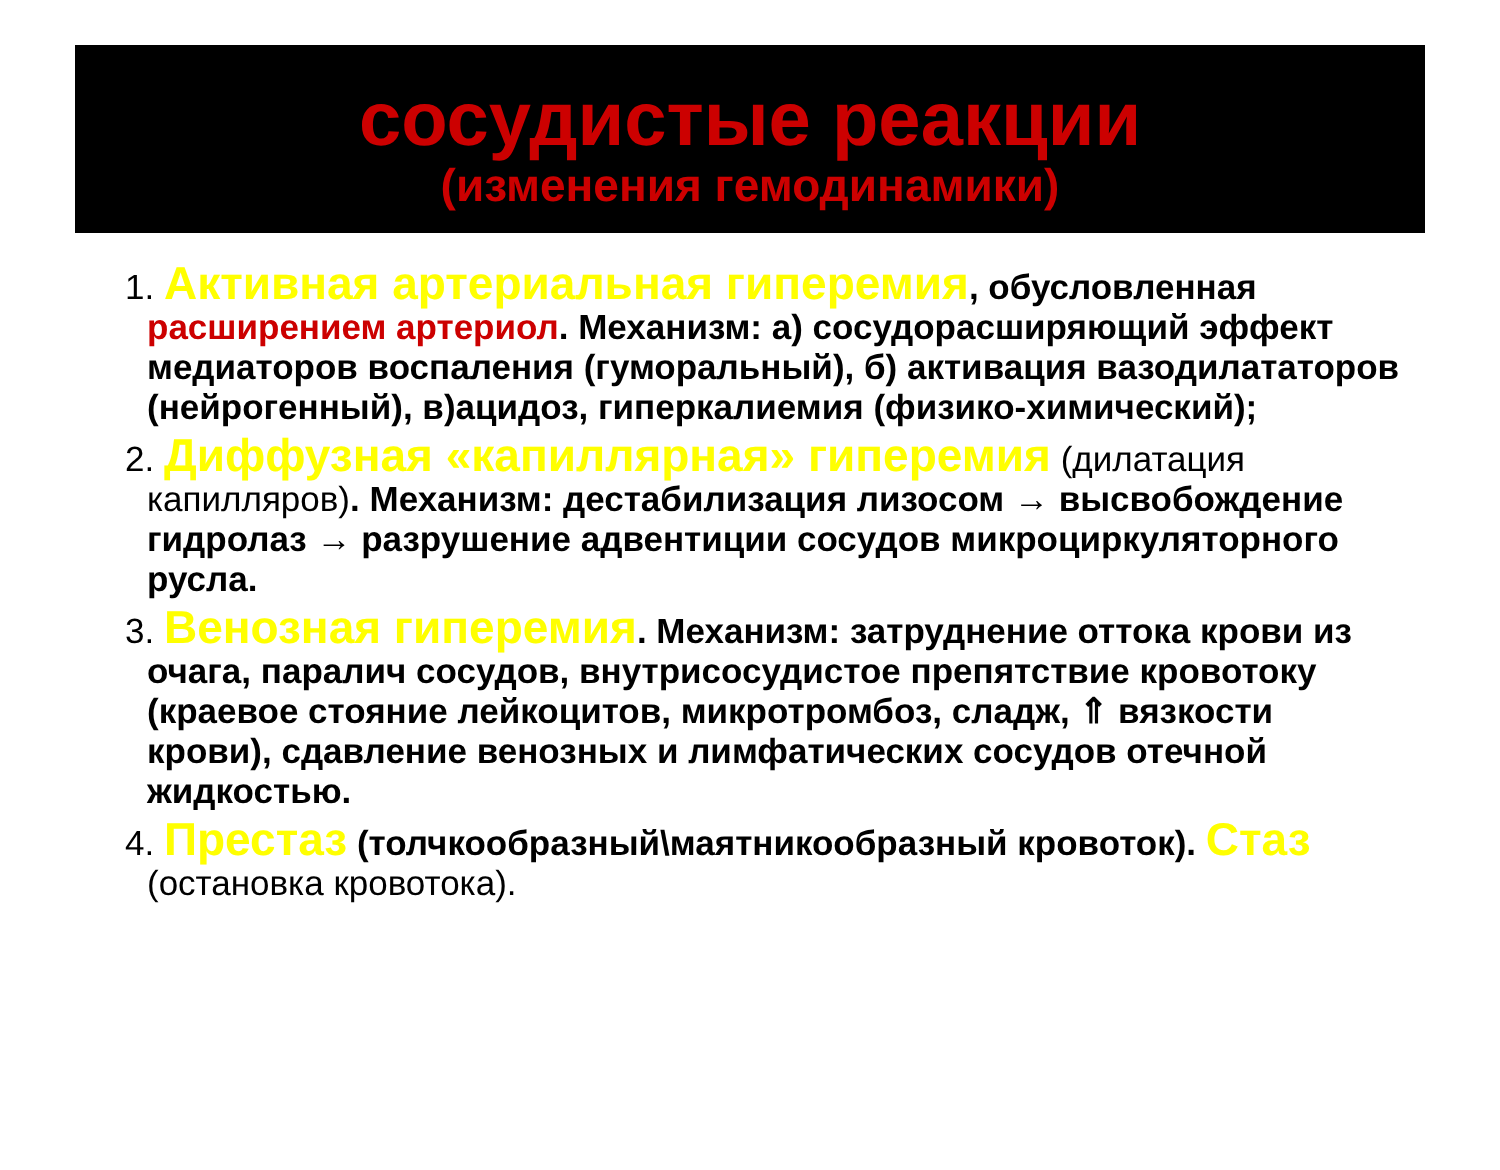сосудистые реакции
(изменения гемодинамики)
1. Активная артериальная гиперемия, обусловленная расширением артериол. Механизм: а) сосудорасширяющий эффект медиаторов воспаления (гуморальный), б) активация вазодилататоров (нейрогенный), в)ацидоз, гиперкалиемия (физико-химический);
2. Диффузная «капиллярная» гиперемия (дилатация капилляров). Механизм: дестабилизация лизосом → высвобождение гидролаз → разрушение адвентиции сосудов микроциркуляторного русла.
3. Венозная гиперемия. Механизм: затруднение оттока крови из очага, паралич сосудов, внутрисосудистое препятствие кровотоку (краевое стояние лейкоцитов, микротромбоз, сладж, ⇑ вязкости крови), сдавление венозных и лимфатических сосудов отечной жидкостью.
4. Престаз (толчкообразный\маятникообразный кровоток). Стаз (остановка кровотока).